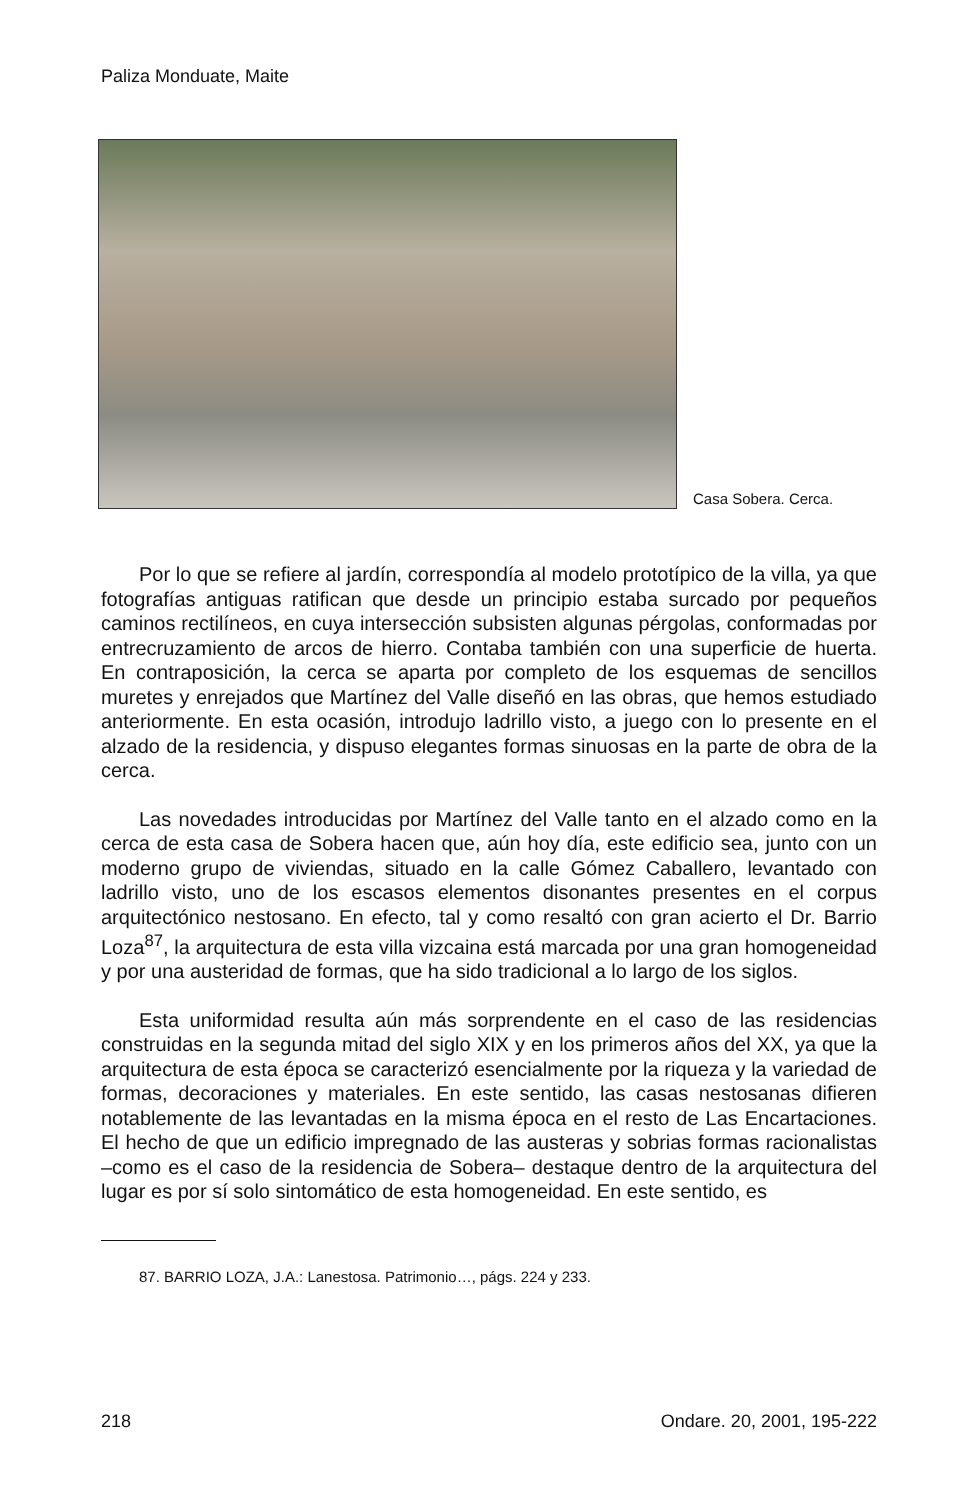Paliza Monduate, Maite
Casa Sobera. Cerca.
Por lo que se refiere al jardín, correspondía al modelo prototípico de la villa, ya que fotografías antiguas ratifican que desde un principio estaba surcado por pequeños caminos rectilíneos, en cuya intersección subsisten algunas pérgolas, conformadas por entrecruzamiento de arcos de hierro. Contaba también con una superficie de huerta. En contraposición, la cerca se aparta por completo de los esquemas de sencillos muretes y enrejados que Martínez del Valle diseñó en las obras, que hemos estudiado anteriormente. En esta ocasión, introdujo ladrillo visto, a juego con lo presente en el alzado de la residencia, y dispuso elegantes formas sinuosas en la parte de obra de la cerca.
Las novedades introducidas por Martínez del Valle tanto en el alzado como en la cerca de esta casa de Sobera hacen que, aún hoy día, este edificio sea, junto con un moderno grupo de viviendas, situado en la calle Gómez Caballero, levantado con ladrillo visto, uno de los escasos elementos disonantes presentes en el corpus arquitectónico nestosano. En efecto, tal y como resaltó con gran acierto el Dr. Barrio Loza<sup>87</sup>, la arquitectura de esta villa vizcaina está marcada por una gran homogeneidad y por una austeridad de formas, que ha sido tradicional a lo largo de los siglos.
Esta uniformidad resulta aún más sorprendente en el caso de las residencias construidas en la segunda mitad del siglo XIX y en los primeros años del XX, ya que la arquitectura de esta época se caracterizó esencialmente por la riqueza y la variedad de formas, decoraciones y materiales. En este sentido, las casas nestosanas difieren notablemente de las levantadas en la misma época en el resto de Las Encartaciones. El hecho de que un edificio impregnado de las austeras y sobrias formas racionalistas –como es el caso de la residencia de Sobera– destaque dentro de la arquitectura del lugar es por sí solo sintomático de esta homogeneidad. En este sentido, es
87. BARRIO LOZA, J.A.: Lanestosa. Patrimonio…, págs. 224 y 233.
218 Ondare. 20, 2001, 195-222